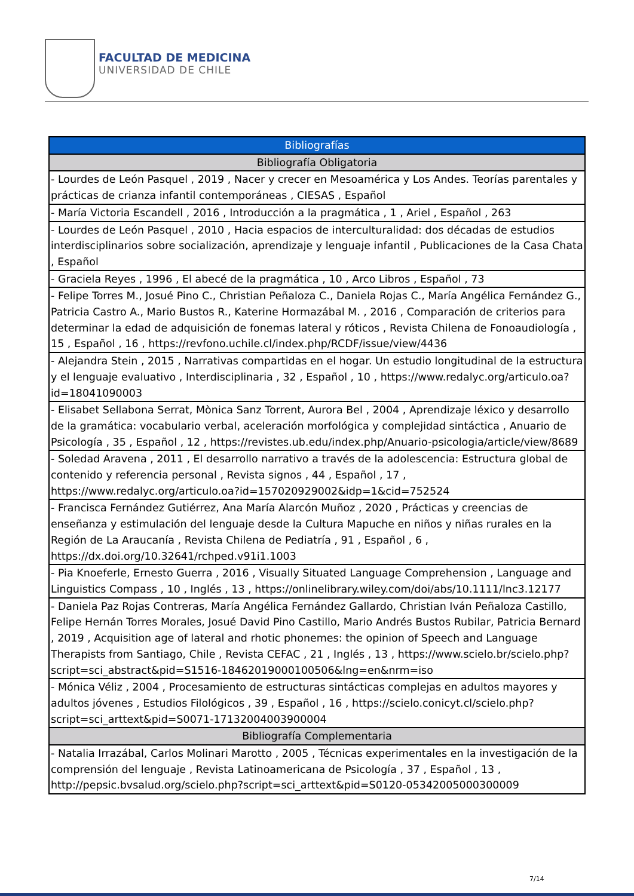FACULTAD DE MEDICINA
UNIVERSIDAD DE CHILE
| Bibliografías |
| --- |
| Bibliografía Obligatoria |
| - Lourdes de León Pasquel , 2019 , Nacer y crecer en Mesoamérica y Los Andes. Teorías parentales y prácticas de crianza infantil contemporáneas , CIESAS , Español |
| - María Victoria Escandell , 2016 , Introducción a la pragmática , 1 , Ariel , Español , 263 |
| - Lourdes de León Pasquel , 2010 , Hacia espacios de interculturalidad: dos décadas de estudios interdisciplinarios sobre socialización, aprendizaje y lenguaje infantil , Publicaciones de la Casa Chata , Español |
| - Graciela Reyes , 1996 , El abecé de la pragmática , 10 , Arco Libros , Español , 73 |
| - Felipe Torres M., Josué Pino C., Christian Peñaloza C., Daniela Rojas C., María Angélica Fernández G., Patricia Castro A., Mario Bustos R., Katerine Hormazábal M. , 2016 , Comparación de criterios para determinar la edad de adquisición de fonemas lateral y róticos , Revista Chilena de Fonoaudiología , 15 , Español , 16 , https://revfono.uchile.cl/index.php/RCDF/issue/view/4436 |
| - Alejandra Stein , 2015 , Narrativas compartidas en el hogar. Un estudio longitudinal de la estructura y el lenguaje evaluativo , Interdisciplinaria , 32 , Español , 10 , https://www.redalyc.org/articulo.oa?id=18041090003 |
| - Elisabet Sellabona Serrat, Mònica Sanz Torrent, Aurora Bel , 2004 , Aprendizaje léxico y desarrollo de la gramática: vocabulario verbal, aceleración morfológica y complejidad sintáctica , Anuario de Psicología , 35 , Español , 12 , https://revistes.ub.edu/index.php/Anuario-psicologia/article/view/8689 |
| - Soledad Aravena , 2011 , El desarrollo narrativo a través de la adolescencia: Estructura global de contenido y referencia personal , Revista signos , 44 , Español , 17 , https://www.redalyc.org/articulo.oa?id=157020929002&idp=1&cid=752524 |
| - Francisca Fernández Gutiérrez, Ana María Alarcón Muñoz , 2020 , Prácticas y creencias de enseñanza y estimulación del lenguaje desde la Cultura Mapuche en niños y niñas rurales en la Región de La Araucanía , Revista Chilena de Pediatría , 91 , Español , 6 , https://dx.doi.org/10.32641/rchped.v91i1.1003 |
| - Pia Knoeferle, Ernesto Guerra , 2016 , Visually Situated Language Comprehension , Language and Linguistics Compass , 10 , Inglés , 13 , https://onlinelibrary.wiley.com/doi/abs/10.1111/lnc3.12177 |
| - Daniela Paz Rojas Contreras, María Angélica Fernández Gallardo, Christian Iván Peñaloza Castillo, Felipe Hernán Torres Morales, Josué David Pino Castillo, Mario Andrés Bustos Rubilar, Patricia Bernard , 2019 , Acquisition age of lateral and rhotic phonemes: the opinion of Speech and Language Therapists from Santiago, Chile , Revista CEFAC , 21 , Inglés , 13 , https://www.scielo.br/scielo.php?script=sci_abstract&pid=S1516-18462019000100506&lng=en&nrm=iso |
| - Mónica Véliz , 2004 , Procesamiento de estructuras sintácticas complejas en adultos mayores y adultos jóvenes , Estudios Filológicos , 39 , Español , 16 , https://scielo.conicyt.cl/scielo.php?script=sci_arttext&pid=S0071-17132004003900004 |
| Bibliografía Complementaria |
| - Natalia Irrazábal, Carlos Molinari Marotto , 2005 , Técnicas experimentales en la investigación de la comprensión del lenguaje , Revista Latinoamericana de Psicología , 37 , Español , 13 , http://pepsic.bvsalud.org/scielo.php?script=sci_arttext&pid=S0120-05342005000300009 |
7/14